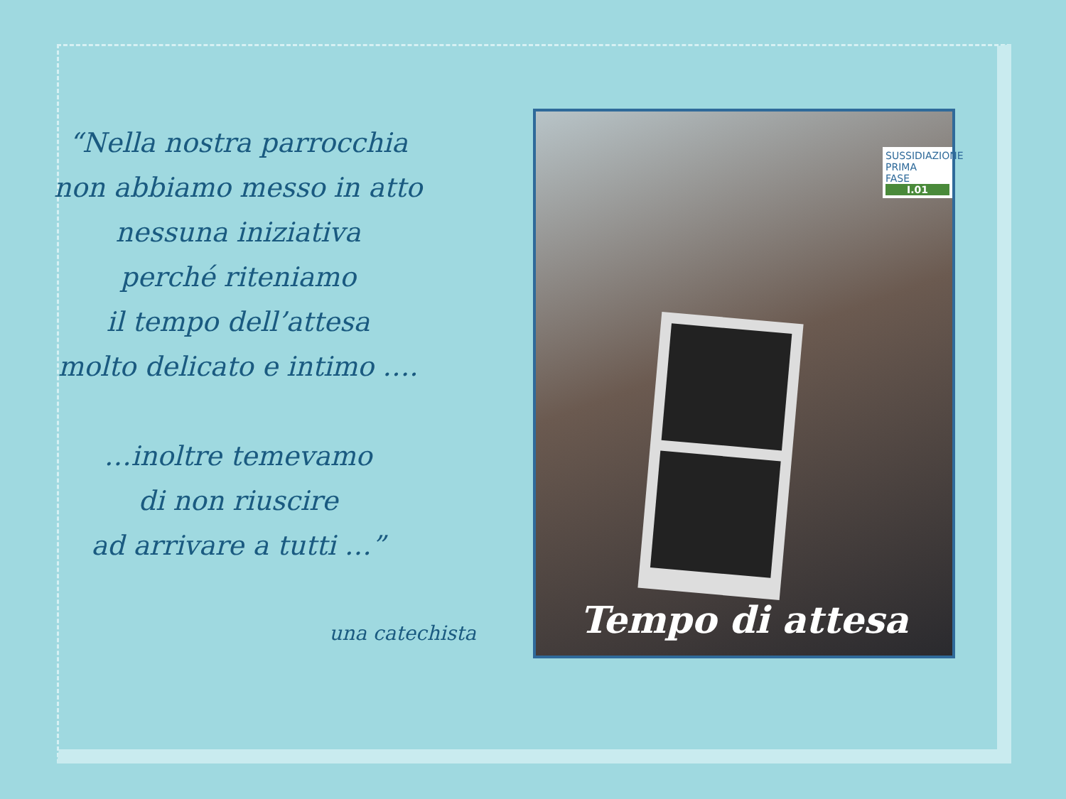“Nella nostra parrocchia
non abbiamo messo in atto
nessuna iniziativa
perché riteniamo
il tempo dell’attesa
molto delicato e intimo ….
…inoltre temevamo
di non riuscire
ad arrivare a tutti …”
una catechista
SUSSIDIAZIONE
PRIMA
FASE
I.01
Tempo di attesa